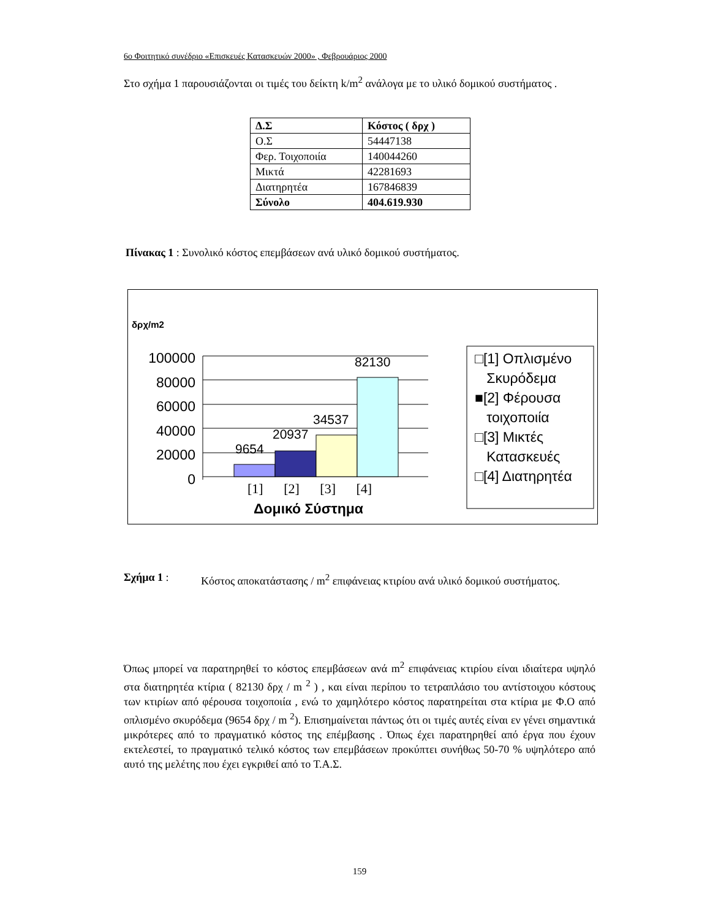6ο Φοιτητικό συνέδριο «Επισκευές Κατασκευών 2000» , Φεβρουάριος 2000
Στο σχήμα 1 παρουσιάζονται οι τιμές του δείκτη k/m<sup>2</sup> ανάλογα με το υλικό δομικού συστήματος .
| Δ.Σ | Κόστος ( δρχ ) |
| Ο.Σ | 54447138 |
| Φερ. Τοιχοποιία | 140044260 |
| Μικτά | 42281693 |
| Διατηρητέα | 167846839 |
| Σύνολο | 404.619.930 |
Πίνακας 1 : Συνολικό κόστος επεμβάσεων ανά υλικό δομικού συστήματος.
δρχ/m2
100000
80000
60000
40000
20000
0
9654
20937
34537
82130
[1] [2] [3] [4]
Δομικό Σύστημα
□[1] Οπλισμένο
Σκυρόδεμα
■[2] Φέρουσα
τοιχοποιία
□[3] Μικτές
Κατασκευές
□[4] Διατηρητέα
Σχήμα 1 : Κόστος αποκατάστασης / m<sup>2</sup> επιφάνειας κτιρίου ανά υλικό δομικού συστήματος.
Όπως μπορεί να παρατηρηθεί το κόστος επεμβάσεων ανά m<sup>2</sup> επιφάνειας κτιρίου είναι ιδιαίτερα υψηλό στα διατηρητέα κτίρια ( 82130 δρχ / m <sup>2</sup> ) , και είναι περίπου το τετραπλάσιο του αντίστοιχου κόστους των κτιρίων από φέρουσα τοιχοποιία , ενώ το χαμηλότερο κόστος παρατηρείται στα κτίρια με Φ.Ο από οπλισμένο σκυρόδεμα (9654 δρχ / m <sup>2</sup>). Επισημαίνεται πάντως ότι οι τιμές αυτές είναι εν γένει σημαντικά μικρότερες από το πραγματικό κόστος της επέμβασης . Όπως έχει παρατηρηθεί από έργα που έχουν εκτελεστεί, το πραγματικό τελικό κόστος των επεμβάσεων προκύπτει συνήθως 50-70 % υψηλότερο από αυτό της μελέτης που έχει εγκριθεί από το Τ.Α.Σ.
159